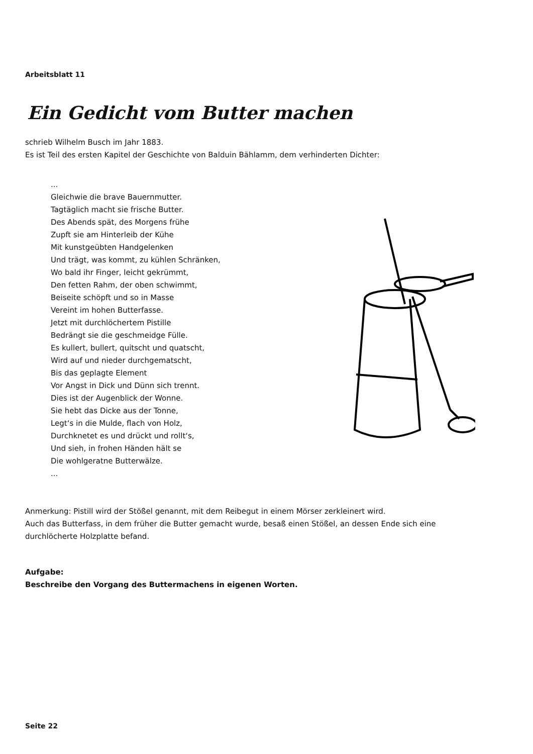Arbeitsblatt 11
Ein Gedicht vom Butter machen
schrieb Wilhelm Busch im Jahr 1883.
Es ist Teil des ersten Kapitel der Geschichte von Balduin Bählamm, dem verhinderten Dichter:
...
Gleichwie die brave Bauernmutter.
Tagtäglich macht sie frische Butter.
Des Abends spät, des Morgens frühe
Zupft sie am Hinterleib der Kühe
Mit kunstgeübten Handgelenken
Und trägt, was kommt, zu kühlen Schränken,
Wo bald ihr Finger, leicht gekrümmt,
Den fetten Rahm, der oben schwimmt,
Beiseite schöpft und so in Masse
Vereint im hohen Butterfasse.
Jetzt mit durchlöchertem Pistille
Bedrängt sie die geschmeidge Fülle.
Es kullert, bullert, quitscht und quatscht,
Wird auf und nieder durchgematscht,
Bis das geplagte Element
Vor Angst in Dick und Dünn sich trennt.
Dies ist der Augenblick der Wonne.
Sie hebt das Dicke aus der Tonne,
Legt‘s in die Mulde, flach von Holz,
Durchknetet es und drückt und rollt‘s,
Und sieh, in frohen Händen hält se
Die wohlgeratne Butterwälze.
...
Anmerkung: Pistill wird der Stößel genannt, mit dem Reibegut in einem Mörser zerkleinert wird.
Auch das Butterfass, in dem früher die Butter gemacht wurde, besaß einen Stößel, an dessen Ende sich eine
durchlöcherte Holzplatte befand.
Aufgabe:
Beschreibe den Vorgang des Buttermachens in eigenen Worten.
Seite 22